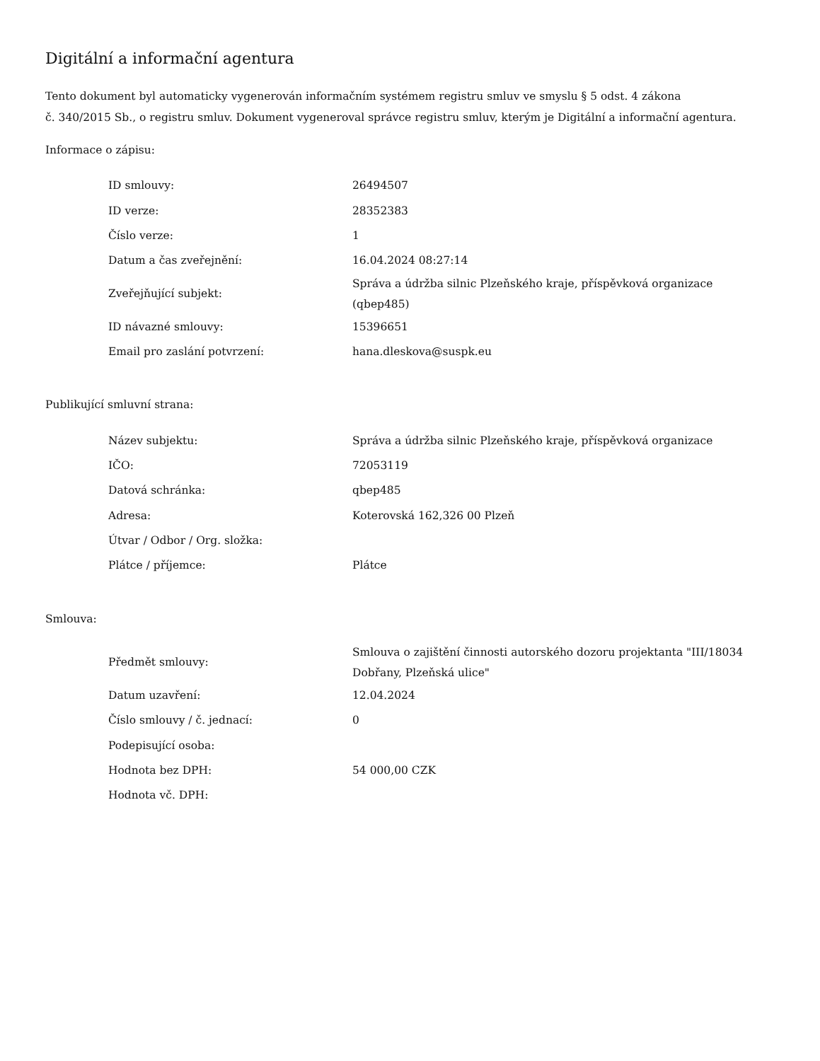Digitální a informační agentura
Tento dokument byl automaticky vygenerován informačním systémem registru smluv ve smyslu § 5 odst. 4 zákona
č. 340/2015 Sb., o registru smluv. Dokument vygeneroval správce registru smluv, kterým je Digitální a informační agentura.
Informace o zápisu:
| ID smlouvy: | 26494507 |
| ID verze: | 28352383 |
| Číslo verze: | 1 |
| Datum a čas zveřejnění: | 16.04.2024 08:27:14 |
| Zveřejňující subjekt: | Správa a údržba silnic Plzeňského kraje, příspěvková organizace (qbep485) |
| ID návazné smlouvy: | 15396651 |
| Email pro zaslání potvrzení: | hana.dleskova@suspk.eu |
Publikující smluvní strana:
| Název subjektu: | Správa a údržba silnic Plzeňského kraje, příspěvková organizace |
| IČO: | 72053119 |
| Datová schránka: | qbep485 |
| Adresa: | Koterovská 162,326 00 Plzeň |
| Útvar / Odbor / Org. složka: | |
| Plátce / příjemce: | Plátce |
Smlouva:
| Předmět smlouvy: | Smlouva o zajištění činnosti autorského dozoru projektanta "III/18034 Dobřany, Plzeňská ulice" |
| Datum uzavření: | 12.04.2024 |
| Číslo smlouvy / č. jednací: | 0 |
| Podepisující osoba: | |
| Hodnota bez DPH: | 54 000,00 CZK |
| Hodnota vč. DPH: | |